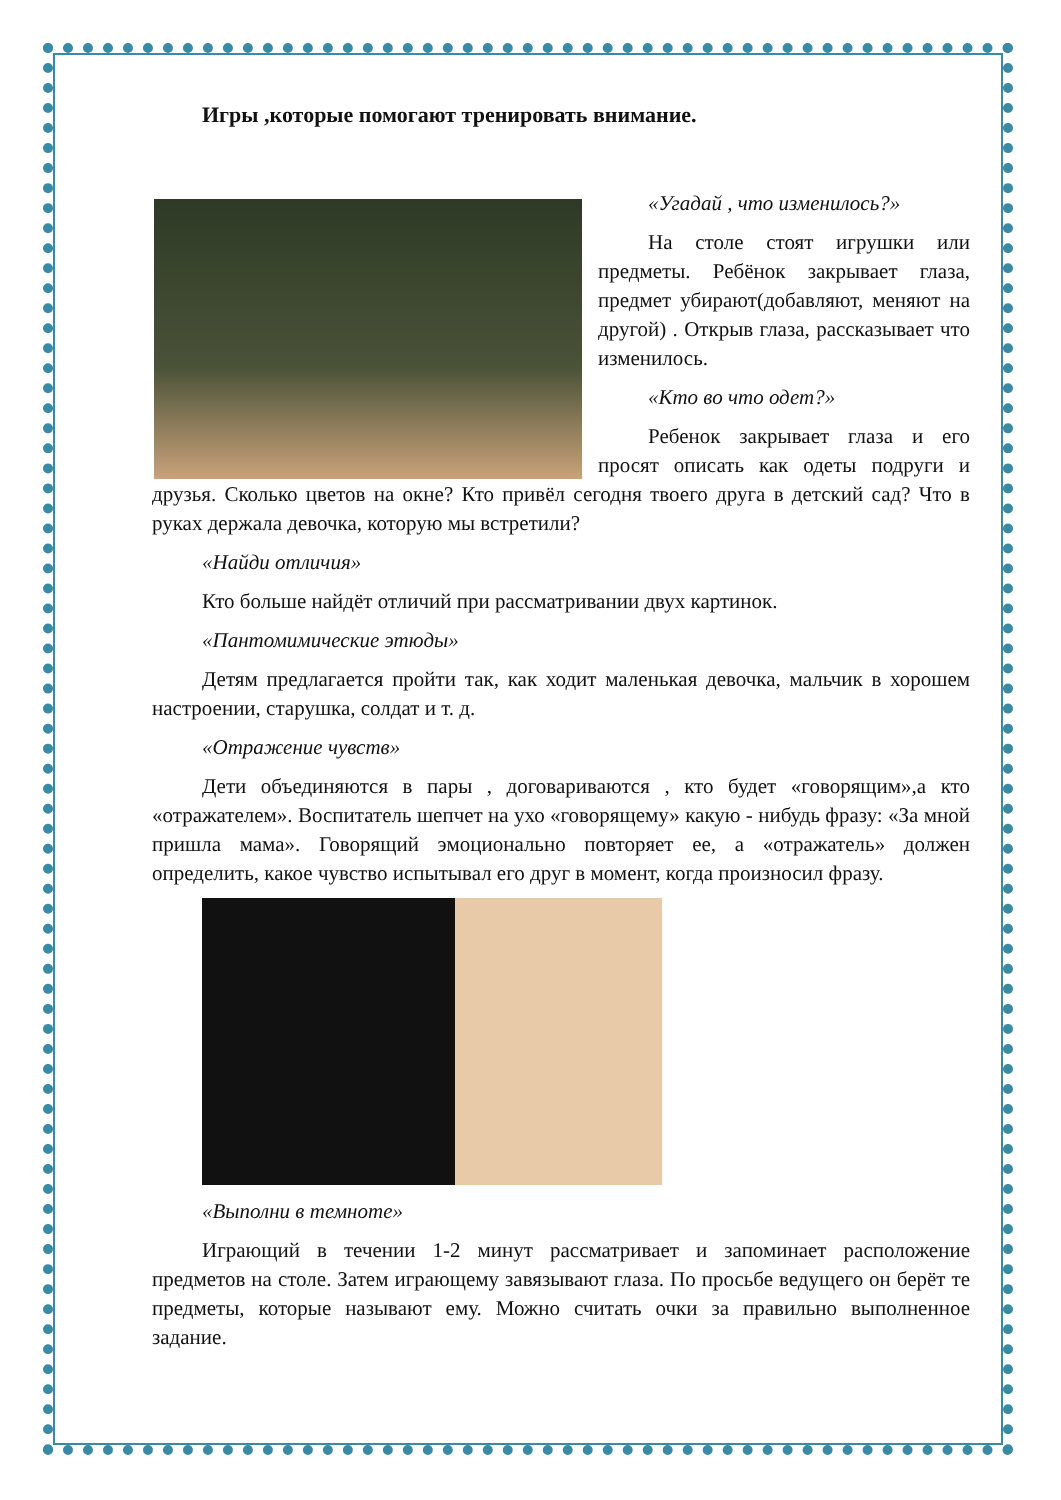Игры ,которые помогают тренировать внимание.
«Угадай , что изменилось?»
На столе стоят игрушки или предметы. Ребёнок закрывает глаза, предмет убирают(добавляют, меняют на другой) . Открыв глаза, рассказывает что изменилось.
«Кто во что одет?»
Ребенок закрывает глаза и его просят описать как одеты подруги и друзья. Сколько цветов на окне? Кто привёл сегодня твоего друга в детский сад? Что в руках держала девочка, которую мы встретили?
«Найди отличия»
Кто больше найдёт отличий при рассматривании двух картинок.
«Пантомимические этюды»
Детям предлагается пройти так, как ходит маленькая девочка, мальчик в хорошем настроении, старушка, солдат и т. д.
«Отражение чувств»
Дети объединяются в пары , договариваются , кто будет «говорящим»,а кто «отражателем». Воспитатель шепчет на ухо «говорящему» какую - нибудь фразу: «За мной пришла мама». Говорящий эмоционально повторяет ее, а «отражатель» должен определить, какое чувство испытывал его друг в момент, когда произносил фразу.
«Выполни в темноте»
Играющий в течении 1-2 минут рассматривает и запоминает расположение предметов на столе. Затем играющему завязывают глаза. По просьбе ведущего он берёт те предметы, которые называют ему. Можно считать очки за правильно выполненное задание.